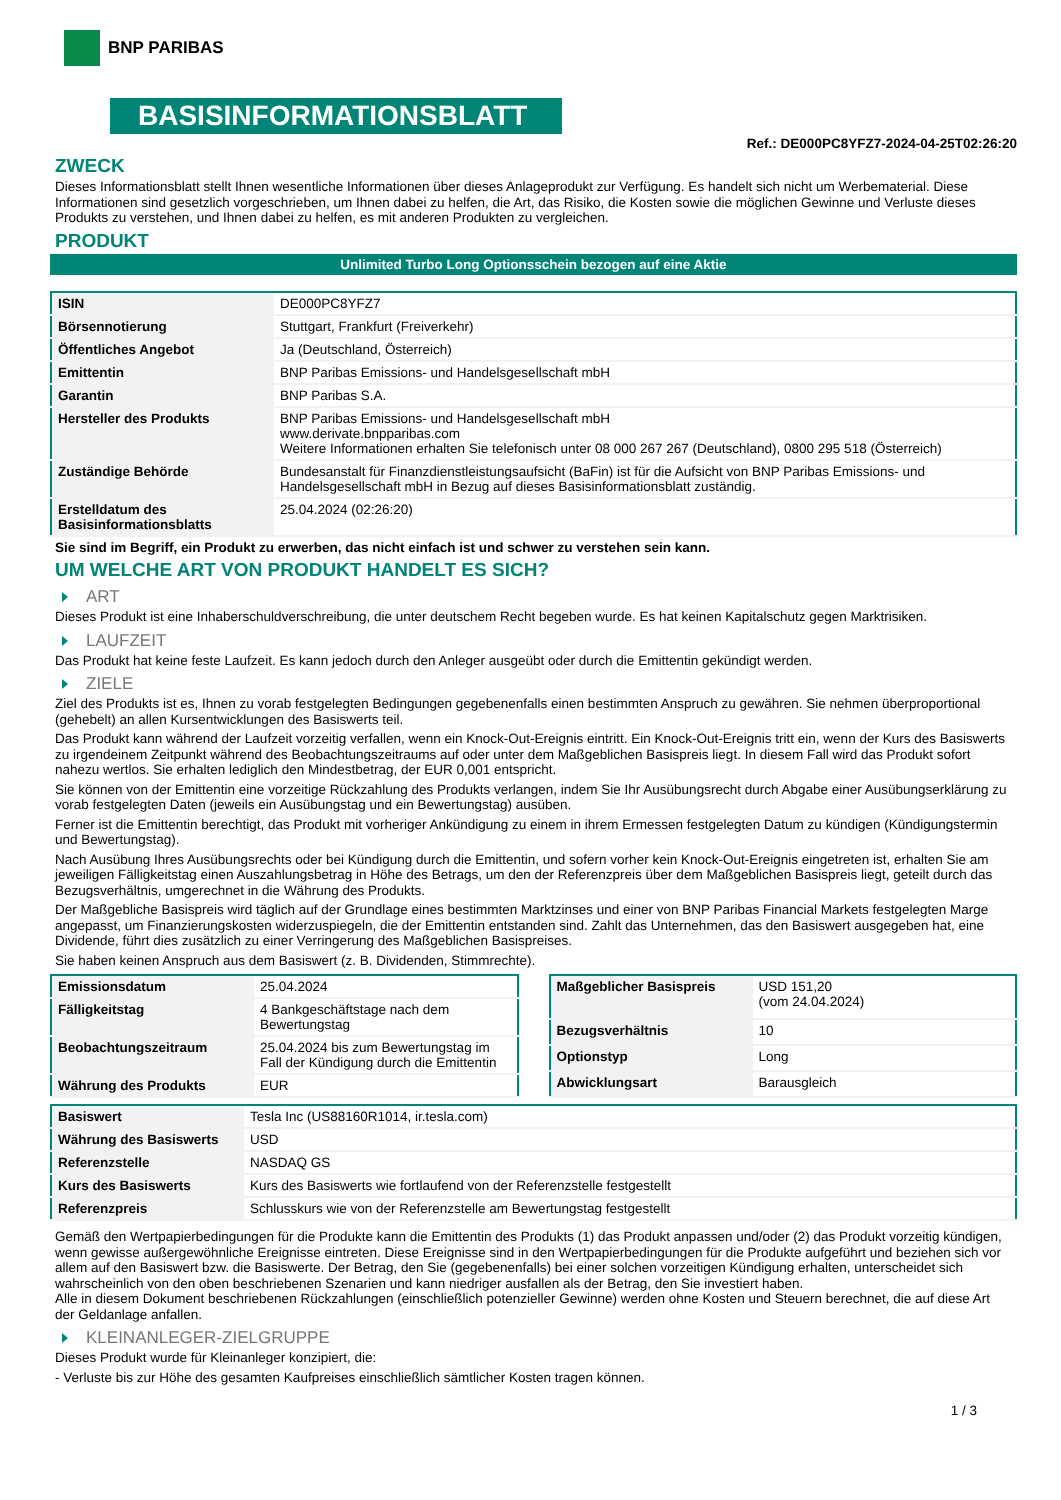BNP PARIBAS
BASISINFORMATIONSBLATT
Ref.: DE000PC8YFZ7-2024-04-25T02:26:20
ZWECK
Dieses Informationsblatt stellt Ihnen wesentliche Informationen über dieses Anlageprodukt zur Verfügung. Es handelt sich nicht um Werbematerial. Diese Informationen sind gesetzlich vorgeschrieben, um Ihnen dabei zu helfen, die Art, das Risiko, die Kosten sowie die möglichen Gewinne und Verluste dieses Produkts zu verstehen, und Ihnen dabei zu helfen, es mit anderen Produkten zu vergleichen.
PRODUKT
Unlimited Turbo Long Optionsschein bezogen auf eine Aktie
| ISIN | DE000PC8YFZ7 |
| Börsennotierung | Stuttgart, Frankfurt (Freiverkehr) |
| Öffentliches Angebot | Ja (Deutschland, Österreich) |
| Emittentin | BNP Paribas Emissions- und Handelsgesellschaft mbH |
| Garantin | BNP Paribas S.A. |
| Hersteller des Produkts | BNP Paribas Emissions- und Handelsgesellschaft mbH www.derivate.bnpparibas.com Weitere Informationen erhalten Sie telefonisch unter 08 000 267 267 (Deutschland), 0800 295 518 (Österreich) |
| Zuständige Behörde | Bundesanstalt für Finanzdienstleistungsaufsicht (BaFin) ist für die Aufsicht von BNP Paribas Emissions- und Handelsgesellschaft mbH in Bezug auf dieses Basisinformationsblatt zuständig. |
| Erstelldatum des Basisinformationsblatts | 25.04.2024 (02:26:20) |
Sie sind im Begriff, ein Produkt zu erwerben, das nicht einfach ist und schwer zu verstehen sein kann.
UM WELCHE ART VON PRODUKT HANDELT ES SICH?
ART
Dieses Produkt ist eine Inhaberschuldverschreibung, die unter deutschem Recht begeben wurde. Es hat keinen Kapitalschutz gegen Marktrisiken.
LAUFZEIT
Das Produkt hat keine feste Laufzeit. Es kann jedoch durch den Anleger ausgeübt oder durch die Emittentin gekündigt werden.
ZIELE
Ziel des Produkts ist es, Ihnen zu vorab festgelegten Bedingungen gegebenenfalls einen bestimmten Anspruch zu gewähren. Sie nehmen überproportional (gehebelt) an allen Kursentwicklungen des Basiswerts teil.
Das Produkt kann während der Laufzeit vorzeitig verfallen, wenn ein Knock-Out-Ereignis eintritt. Ein Knock-Out-Ereignis tritt ein, wenn der Kurs des Basiswerts zu irgendeinem Zeitpunkt während des Beobachtungszeitraums auf oder unter dem Maßgeblichen Basispreis liegt. In diesem Fall wird das Produkt sofort nahezu wertlos. Sie erhalten lediglich den Mindestbetrag, der EUR 0,001 entspricht.
Sie können von der Emittentin eine vorzeitige Rückzahlung des Produkts verlangen, indem Sie Ihr Ausübungsrecht durch Abgabe einer Ausübungserklärung zu vorab festgelegten Daten (jeweils ein Ausübungstag und ein Bewertungstag) ausüben.
Ferner ist die Emittentin berechtigt, das Produkt mit vorheriger Ankündigung zu einem in ihrem Ermessen festgelegten Datum zu kündigen (Kündigungstermin und Bewertungstag).
Nach Ausübung Ihres Ausübungsrechts oder bei Kündigung durch die Emittentin, und sofern vorher kein Knock-Out-Ereignis eingetreten ist, erhalten Sie am jeweiligen Fälligkeitstag einen Auszahlungsbetrag in Höhe des Betrags, um den der Referenzpreis über dem Maßgeblichen Basispreis liegt, geteilt durch das Bezugsverhältnis, umgerechnet in die Währung des Produkts.
Der Maßgebliche Basispreis wird täglich auf der Grundlage eines bestimmten Marktzinses und einer von BNP Paribas Financial Markets festgelegten Marge angepasst, um Finanzierungskosten widerzuspiegeln, die der Emittentin entstanden sind. Zahlt das Unternehmen, das den Basiswert ausgegeben hat, eine Dividende, führt dies zusätzlich zu einer Verringerung des Maßgeblichen Basispreises.
Sie haben keinen Anspruch aus dem Basiswert (z. B. Dividenden, Stimmrechte).
| Emissionsdatum | 25.04.2024 |
| Fälligkeitstag | 4 Bankgeschäftstage nach dem Bewertungstag |
| Beobachtungszeitraum | 25.04.2024 bis zum Bewertungstag im Fall der Kündigung durch die Emittentin |
| Währung des Produkts | EUR |
| Maßgeblicher Basispreis | USD 151,20 (vom 24.04.2024) |
| Bezugsverhältnis | 10 |
| Optionstyp | Long |
| Abwicklungsart | Barausgleich |
| Basiswert | Tesla Inc (US88160R1014, ir.tesla.com) |
| Währung des Basiswerts | USD |
| Referenzstelle | NASDAQ GS |
| Kurs des Basiswerts | Kurs des Basiswerts wie fortlaufend von der Referenzstelle festgestellt |
| Referenzpreis | Schlusskurs wie von der Referenzstelle am Bewertungstag festgestellt |
Gemäß den Wertpapierbedingungen für die Produkte kann die Emittentin des Produkts (1) das Produkt anpassen und/oder (2) das Produkt vorzeitig kündigen, wenn gewisse außergewöhnliche Ereignisse eintreten. Diese Ereignisse sind in den Wertpapierbedingungen für die Produkte aufgeführt und beziehen sich vor allem auf den Basiswert bzw. die Basiswerte. Der Betrag, den Sie (gegebenenfalls) bei einer solchen vorzeitigen Kündigung erhalten, unterscheidet sich wahrscheinlich von den oben beschriebenen Szenarien und kann niedriger ausfallen als der Betrag, den Sie investiert haben.
Alle in diesem Dokument beschriebenen Rückzahlungen (einschließlich potenzieller Gewinne) werden ohne Kosten und Steuern berechnet, die auf diese Art der Geldanlage anfallen.
KLEINANLEGER-ZIELGRUPPE
Dieses Produkt wurde für Kleinanleger konzipiert, die:
- Verluste bis zur Höhe des gesamten Kaufpreises einschließlich sämtlicher Kosten tragen können.
1 / 3